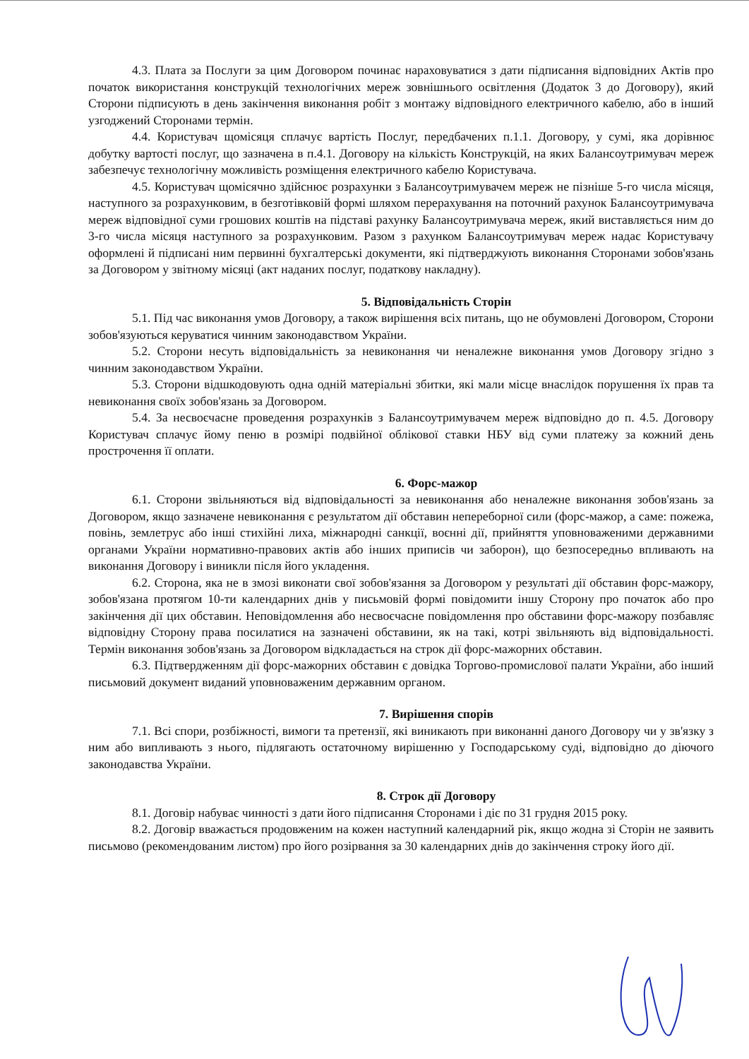4.3. Плата за Послуги за цим Договором починає нараховуватися з дати підписання відповідних Актів про початок використання конструкцій технологічних мереж зовнішнього освітлення (Додаток 3 до Договору), який Сторони підписують в день закінчення виконання робіт з монтажу відповідного електричного кабелю, або в інший узгоджений Сторонами термін.
4.4. Користувач щомісяця сплачує вартість Послуг, передбачених п.1.1. Договору, у сумі, яка дорівнює добутку вартості послуг, що зазначена в п.4.1. Договору на кількість Конструкцій, на яких Балансоутримувач мереж забезпечує технологічну можливість розміщення електричного кабелю Користувача.
4.5. Користувач щомісячно здійснює розрахунки з Балансоутримувачем мереж не пізніше 5-го числа місяця, наступного за розрахунковим, в безготівковій формі шляхом перерахування на поточний рахунок Балансоутримувача мереж відповідної суми грошових коштів на підставі рахунку Балансоутримувача мереж, який виставляється ним до 3-го числа місяця наступного за розрахунковим. Разом з рахунком Балансоутримувач мереж надає Користувачу оформлені й підписані ним первинні бухгалтерські документи, які підтверджують виконання Сторонами зобов'язань за Договором у звітному місяці (акт наданих послуг, податкову накладну).
5. Відповідальність Сторін
5.1. Під час виконання умов Договору, а також вирішення всіх питань, що не обумовлені Договором, Сторони зобов'язуються керуватися чинним законодавством України.
5.2. Сторони несуть відповідальність за невиконання чи неналежне виконання умов Договору згідно з чинним законодавством України.
5.3. Сторони відшкодовують одна одній матеріальні збитки, які мали місце внаслідок порушення їх прав та невиконання своїх зобов'язань за Договором.
5.4. За несвоєчасне проведення розрахунків з Балансоутримувачем мереж відповідно до п. 4.5. Договору Користувач сплачує йому пеню в розмірі подвійної облікової ставки НБУ від суми платежу за кожний день прострочення її оплати.
6. Форс-мажор
6.1. Сторони звільняються від відповідальності за невиконання або неналежне виконання зобов'язань за Договором, якщо зазначене невиконання є результатом дії обставин непереборної сили (форс-мажор, а саме: пожежа, повінь, землетрус або інші стихійні лиха, міжнародні санкції, воєнні дії, прийняття уповноваженими державними органами України нормативно-правових актів або інших приписів чи заборон), що безпосередньо впливають на виконання Договору і виникли після його укладення.
6.2. Сторона, яка не в змозі виконати свої зобов'язання за Договором у результаті дії обставин форс-мажору, зобов'язана протягом 10-ти календарних днів у письмовій формі повідомити іншу Сторону про початок або про закінчення дії цих обставин. Неповідомлення або несвоєчасне повідомлення про обставини форс-мажору позбавляє відповідну Сторону права посилатися на зазначені обставини, як на такі, котрі звільняють від відповідальності. Термін виконання зобов'язань за Договором відкладається на строк дії форс-мажорних обставин.
6.3. Підтвердженням дії форс-мажорних обставин є довідка Торгово-промислової палати України, або інший письмовий документ виданий уповноваженим державним органом.
7. Вирішення спорів
7.1. Всі спори, розбіжності, вимоги та претензії, які виникають при виконанні даного Договору чи у зв'язку з ним або випливають з нього, підлягають остаточному вирішенню у Господарському суді, відповідно до діючого законодавства України.
8. Строк дії Договору
8.1. Договір набуває чинності з дати його підписання Сторонами і діє по 31 грудня 2015 року.
8.2. Договір вважається продовженим на кожен наступний календарний рік, якщо жодна зі Сторін не заявить письмово (рекомендованим листом) про його розірвання за 30 календарних днів до закінчення строку його дії.